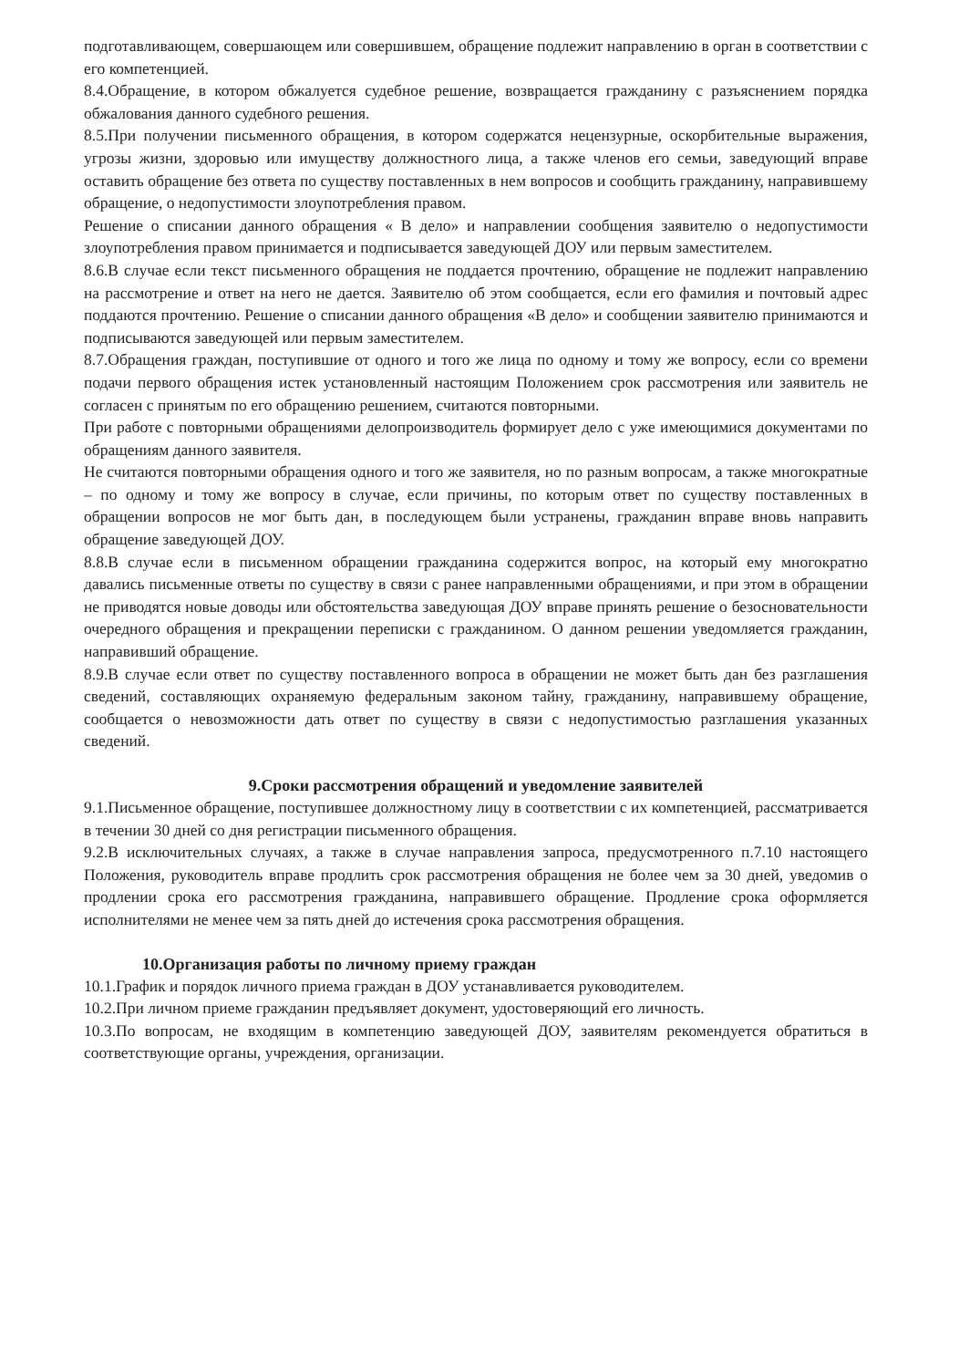подготавливающем, совершающем или совершившем, обращение подлежит направлению в орган в соответствии с его компетенцией.
8.4.Обращение, в котором обжалуется судебное решение, возвращается гражданину с разъяснением порядка обжалования данного судебного решения.
8.5.При получении письменного обращения, в котором содержатся нецензурные, оскорбительные выражения, угрозы жизни, здоровью или имуществу должностного лица, а также членов его семьи, заведующий вправе оставить обращение без ответа по существу поставленных в нем вопросов и сообщить гражданину, направившему обращение, о недопустимости злоупотребления правом.
Решение о списании данного обращения « В дело» и направлении сообщения заявителю о недопустимости злоупотребления правом принимается и подписывается заведующей ДОУ или первым заместителем.
8.6.В случае если текст письменного обращения не поддается прочтению, обращение не подлежит направлению на рассмотрение и ответ на него не дается. Заявителю об этом сообщается, если его фамилия и почтовый адрес поддаются прочтению. Решение о списании данного обращения «В дело» и сообщении заявителю принимаются и подписываются заведующей или первым заместителем.
8.7.Обращения граждан, поступившие от одного и того же лица по одному и тому же вопросу, если со времени подачи первого обращения истек установленный настоящим Положением срок рассмотрения или заявитель не согласен с принятым по его обращению решением, считаются повторными.
При работе с повторными обращениями делопроизводитель формирует дело с уже имеющимися документами по обращениям данного заявителя.
Не считаются повторными обращения одного и того же заявителя, но по разным вопросам, а также многократные – по одному и тому же вопросу в случае, если причины, по которым ответ по существу поставленных в обращении вопросов не мог быть дан, в последующем были устранены, гражданин вправе вновь направить обращение заведующей ДОУ.
8.8.В случае если в письменном обращении гражданина содержится вопрос, на который ему многократно давались письменные ответы по существу в связи с ранее направленными обращениями, и при этом в обращении не приводятся новые доводы или обстоятельства заведующая ДОУ вправе принять решение о безосновательности очередного обращения и прекращении переписки с гражданином. О данном решении уведомляется гражданин, направивший обращение.
8.9.В случае если ответ по существу поставленного вопроса в обращении не может быть дан без разглашения сведений, составляющих охраняемую федеральным законом тайну, гражданину, направившему обращение, сообщается о невозможности дать ответ по существу в связи с недопустимостью разглашения указанных сведений.
9.Сроки рассмотрения обращений и уведомление заявителей
9.1.Письменное обращение, поступившее должностному лицу в соответствии с их компетенцией, рассматривается в течении 30 дней со дня регистрации письменного обращения.
9.2.В исключительных случаях, а также в случае направления запроса, предусмотренного п.7.10 настоящего Положения, руководитель вправе продлить срок рассмотрения обращения не более чем за 30 дней, уведомив о продлении срока его рассмотрения гражданина, направившего обращение. Продление срока оформляется исполнителями не менее чем за пять дней до истечения срока рассмотрения обращения.
10.Организация работы по личному приему граждан
10.1.График и порядок личного приема граждан в ДОУ устанавливается руководителем.
10.2.При личном приеме гражданин предъявляет документ, удостоверяющий его личность.
10.3.По вопросам, не входящим в компетенцию заведующей ДОУ, заявителям рекомендуется обратиться в соответствующие органы, учреждения, организации.